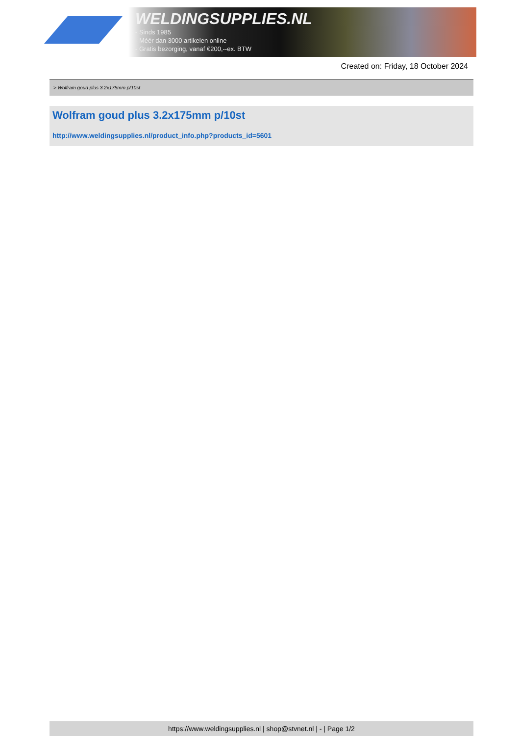WELDINGSUPPLIES.NL
- Sinds 1985
- Méér dan 3000 artikelen online
- Gratis bezorging, vanaf €200,--ex. BTW
Created on: Friday, 18 October 2024
> Wolfram goud plus 3.2x175mm p/10st
Wolfram goud plus 3.2x175mm p/10st
http://www.weldingsupplies.nl/product_info.php?products_id=5601
https://www.weldingsupplies.nl | shop@stvnet.nl | - | Page 1/2